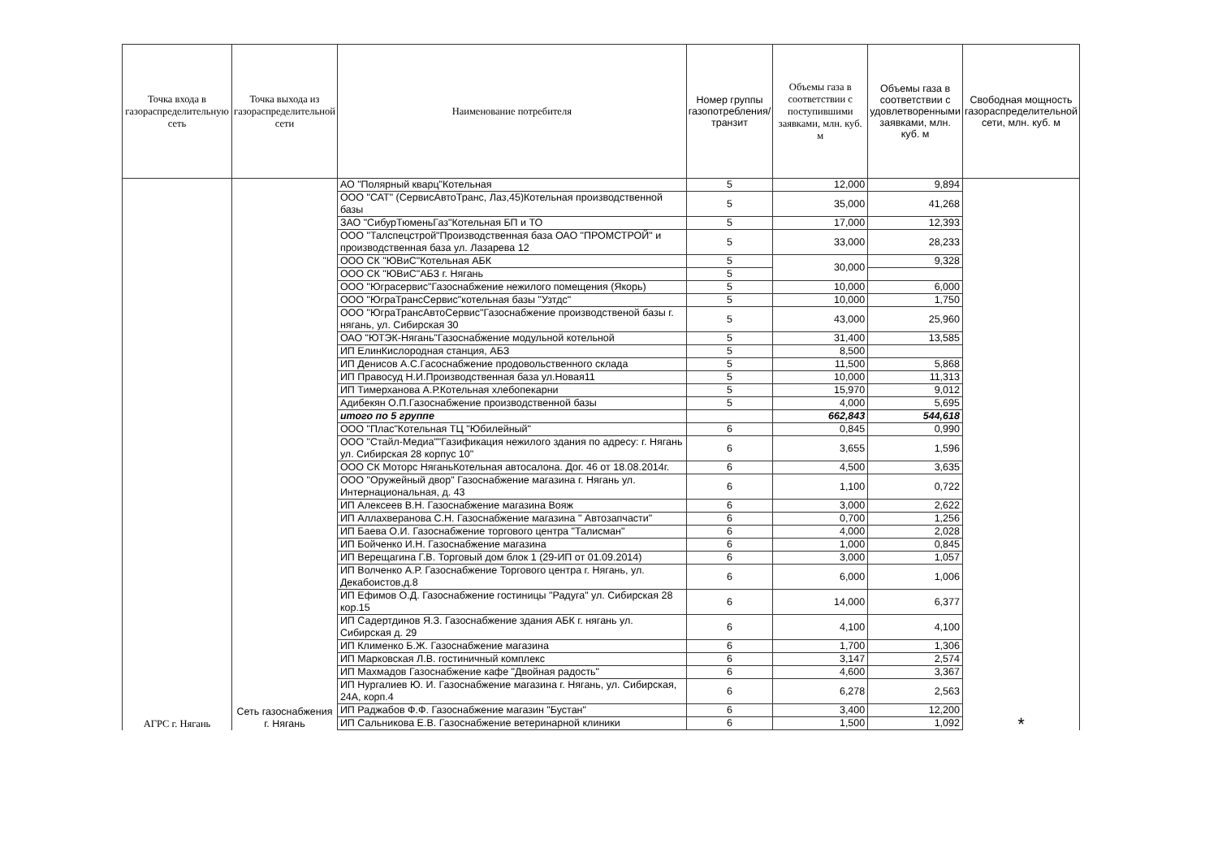| Точка входа в газораспределительную сеть | Точка выхода из газораспределительной сети | Наименование потребителя | Номер группы газопотребления/ транзит | Объемы газа в соответствии с поступившими заявками, млн. куб. м | Объемы газа в соответствии с удовлетворенными заявками, млн. куб. м | Свободная мощность газораспределительной сети, млн. куб. м |
| --- | --- | --- | --- | --- | --- | --- |
| АГРС г. Нягань | Сеть газоснабжения г. Нягань | АО "Полярный кварц"Котельная | 5 | 12,000 | 9,894 | * |
| | | ООО "САТ" (СервисАвтоТранс, Лаз,45)Котельная производственной базы | 5 | 35,000 | 41,268 | |
| | | ЗАО "СибурТюменьГаз"Котельная БП и ТО | 5 | 17,000 | 12,393 | |
| | | ООО "Талспецстрой"Производственная база ОАО "ПРОМСТРОЙ" и производственная база ул. Лазарева 12 | 5 | 33,000 | 28,233 | |
| | | ООО СК "ЮВиС"Котельная АБК | 5 | 30,000 | 9,328 | |
| | | ООО СК "ЮВиС"АБЗ г. Нягань | 5 | | | |
| | | ООО "Юграсервис"Газоснабжение нежилого помещения (Якорь) | 5 | 10,000 | 6,000 | |
| | | ООО "ЮграТрансСервис"котельная базы "Узтдс" | 5 | 10,000 | 1,750 | |
| | | ООО "ЮграТрансАвтоСервис"Газоснабжение производственой базы г. нягань, ул. Сибирская 30 | 5 | 43,000 | 25,960 | |
| | | ОАО "ЮТЭК-Нягань"Газоснабжение модульной котельной | 5 | 31,400 | 13,585 | |
| | | ИП ЕлинКислородная станция, АБЗ | 5 | 8,500 | | |
| | | ИП Денисов А.С.Гасоснабжение продовольственного склада | 5 | 11,500 | 5,868 | |
| | | ИП Правосуд Н.И.Производственная база ул.Новая11 | 5 | 10,000 | 11,313 | |
| | | ИП Тимерханова А.Р.Котельная хлебопекарни | 5 | 15,970 | 9,012 | |
| | | Адибекян О.П.Газоснабжение производственной базы | 5 | 4,000 | 5,695 | |
| | | итого по 5 группе | | 662,843 | 544,618 | |
| | | ООО "Плас"Котельная ТЦ "Юбилейный" | 6 | 0,845 | 0,990 | |
| | | ООО "Стайл-Медиа""Газификация нежилого здания по адресу: г. Нягань ул. Сибирская 28 корпус 10" | 6 | 3,655 | 1,596 | |
| | | ООО СК Моторс НяганьКотельная автосалона. Дог. 46 от 18.08.2014г. | 6 | 4,500 | 3,635 | |
| | | ООО "Оружейный двор" Газоснабжение магазина г. Нягань ул. Интернациональная, д. 43 | 6 | 1,100 | 0,722 | |
| | | ИП Алексеев В.Н. Газоснабжение магазина Вояж | 6 | 3,000 | 2,622 | |
| | | ИП Аллахверанова С.Н. Газоснабжение магазина " Автозапчасти" | 6 | 0,700 | 1,256 | |
| | | ИП Баева О.И. Газоснабжение торгового центра "Талисман" | 6 | 4,000 | 2,028 | |
| | | ИП Бойченко И.Н. Газоснабжение магазина | 6 | 1,000 | 0,845 | |
| | | ИП Верещагина Г.В. Торговый дом блок 1 (29-ИП от 01.09.2014) | 6 | 3,000 | 1,057 | |
| | | ИП Волченко А.Р. Газоснабжение Торгового центра г. Нягань, ул. Декабоистов,д.8 | 6 | 6,000 | 1,006 | |
| | | ИП Ефимов О.Д. Газоснабжение гостиницы "Радуга" ул. Сибирская 28 кор.15 | 6 | 14,000 | 6,377 | |
| | | ИП Садертдинов Я.З. Газоснабжение здания АБК г. нягань ул. Сибирская д. 29 | 6 | 4,100 | 4,100 | |
| | | ИП Клименко Б.Ж. Газоснабжение магазина | 6 | 1,700 | 1,306 | |
| | | ИП Марковская Л.В. гостиничный комплекс | 6 | 3,147 | 2,574 | |
| | | ИП Махмадов Газоснабжение кафе "Двойная радость" | 6 | 4,600 | 3,367 | |
| | | ИП Нургалиев Ю. И. Газоснабжение магазина г. Нягань, ул. Сибирская, 24А, корп.4 | 6 | 6,278 | 2,563 | |
| | | ИП Раджабов Ф.Ф. Газоснабжение магазин "Бустан" | 6 | 3,400 | 12,200 | |
| | | ИП Сальникова Е.В. Газоснабжение ветеринарной клиники | 6 | 1,500 | 1,092 | |